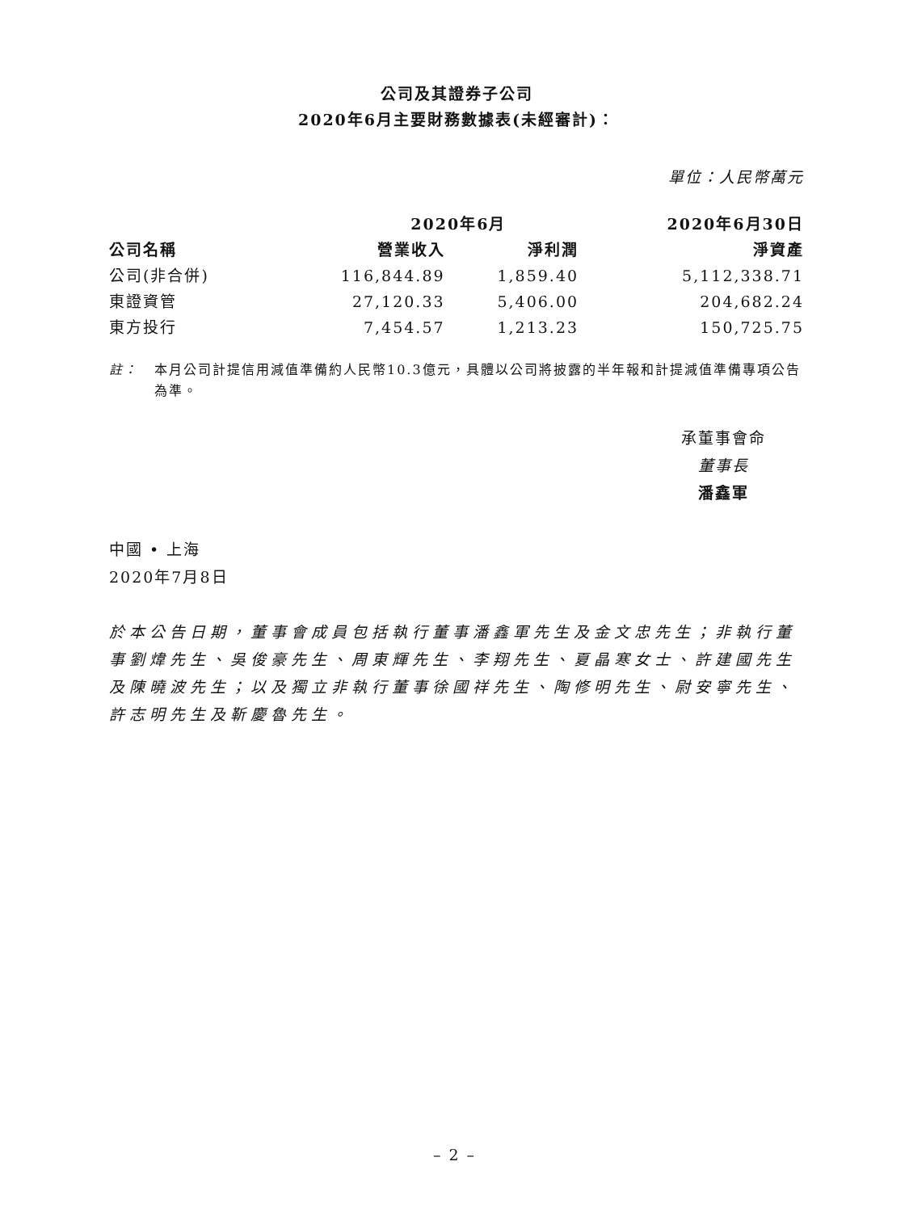公司及其證券子公司
2020年6月主要財務數據表(未經審計)：
單位：人民幣萬元
| | 2020年6月 | | 2020年6月30日 |
| --- | --- | --- | --- |
| 公司名稱 | 營業收入 | 淨利潤 | 淨資產 |
| 公司(非合併) | 116,844.89 | 1,859.40 | 5,112,338.71 |
| 東證資管 | 27,120.33 | 5,406.00 | 204,682.24 |
| 東方投行 | 7,454.57 | 1,213.23 | 150,725.75 |
註： 本月公司計提信用減值準備約人民幣10.3億元，具體以公司將披露的半年報和計提減值準備專項公告為準。
承董事會命
董事長
潘鑫軍
中國 • 上海
2020年7月8日
於本公告日期，董事會成員包括執行董事潘鑫軍先生及金文忠先生；非執行董事劉煒先生、吳俊豪先生、周東輝先生、李翔先生、夏晶寒女士、許建國先生及陳曉波先生；以及獨立非執行董事徐國祥先生、陶修明先生、尉安寧先生、許志明先生及靳慶魯先生。
– 2 –